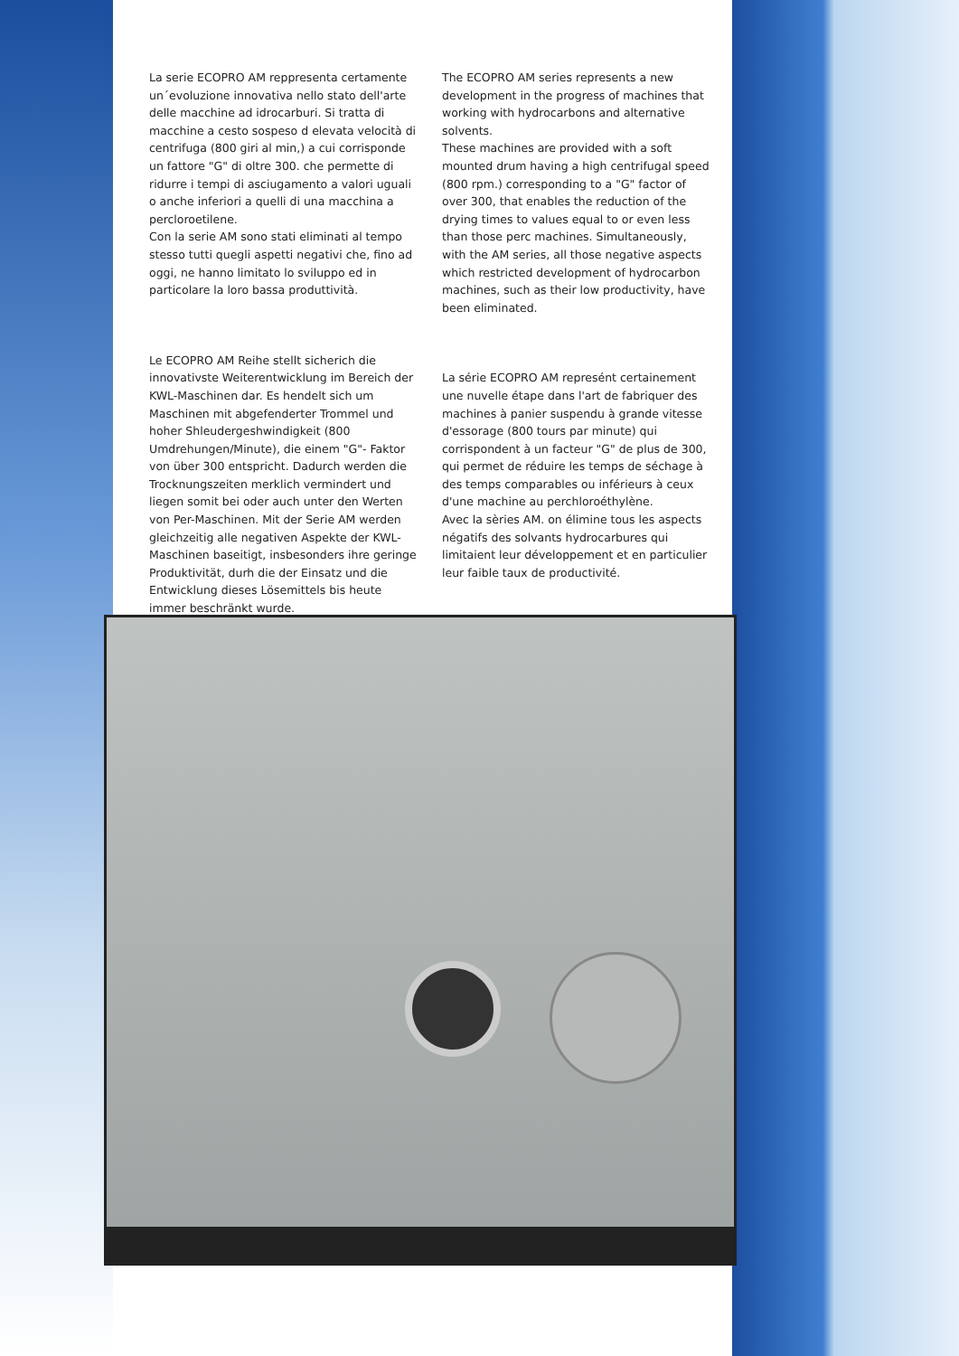La serie ECOPRO AM reppresenta certamente un´evoluzione innovativa nello stato dell'arte delle macchine ad idrocarburi. Si tratta di macchine a cesto sospeso d elevata velocità di centrifuga (800 giri al min,) a cui corrisponde un fattore "G" di oltre 300. che permette di ridurre i tempi di asciugamento a valori uguali o anche inferiori a quelli di una macchina a percloroetilene.
Con la serie AM sono stati eliminati al tempo stesso tutti quegli aspetti negativi che, fino ad oggi, ne hanno limitato lo sviluppo ed in particolare la loro bassa produttività.
Le ECOPRO AM Reihe stellt sicherich die innovativste Weiterentwicklung im Bereich der KWL-Maschinen dar. Es hendelt sich um Maschinen mit abgefenderter Trommel und hoher Shleudergeshwindigkeit (800 Umdrehungen/Minute), die einem "G"- Faktor von über 300 entspricht. Dadurch werden die Trocknungszeiten merklich vermindert und liegen somit bei oder auch unter den Werten von Per-Maschinen. Mit der Serie AM werden gleichzeitig alle negativen Aspekte der KWL-Maschinen baseitigt, insbesonders ihre geringe Produktivität, durh die der Einsatz und die Entwicklung dieses Lösemittels bis heute immer beschränkt wurde.
The ECOPRO AM series represents a new development in the progress of machines that working with hydrocarbons and alternative solvents.
These machines are provided with a soft mounted drum having a high centrifugal speed (800 rpm.) corresponding to a "G" factor of over 300, that enables the reduction of the drying times to values equal to or even less than those perc machines. Simultaneously, with the AM series, all those negative aspects which restricted development of hydrocarbon machines, such as their low productivity, have been eliminated.
La série ECOPRO AM represént certainement une nuvelle étape dans l'art de fabriquer des machines à panier suspendu à grande vitesse d'essorage (800 tours par minute) qui corrispondent à un facteur "G" de plus de 300, qui permet de réduire les temps de séchage à des temps comparables ou inférieurs à ceux d'une machine au perchloroéthylène.
Avec la sèries AM. on élimine tous les aspects négatifs des solvants hydrocarbures qui limitaient leur développement et en particulier leur faible taux de productivité.